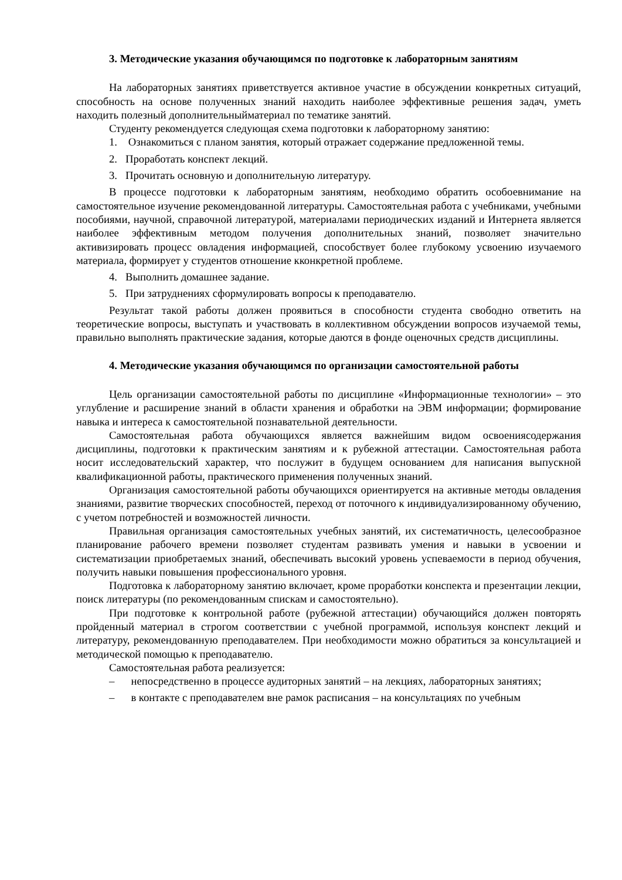3. Методические указания обучающимся по подготовке к лабораторным занятиям
На лабораторных занятиях приветствуется активное участие в обсуждении конкретных ситуаций, способность на основе полученных знаний находить наиболее эффективные решения задач, уметь находить полезный дополнительныйматериал по тематике занятий.
Студенту рекомендуется следующая схема подготовки к лабораторному занятию:
1. Ознакомиться с планом занятия, который отражает содержание предложенной темы.
2. Проработать конспект лекций.
3. Прочитать основную и дополнительную литературу.
В процессе подготовки к лабораторным занятиям, необходимо обратить особоевнимание на самостоятельное изучение рекомендованной литературы. Самостоятельная работа с учебниками, учебными пособиями, научной, справочной литературой, материалами периодических изданий и Интернета является наиболее эффективным методом получения дополнительных знаний, позволяет значительно активизировать процесс овладения информацией, способствует более глубокому усвоению изучаемого материала, формирует у студентов отношение кконкретной проблеме.
4. Выполнить домашнее задание.
5. При затруднениях сформулировать вопросы к преподавателю.
Результат такой работы должен проявиться в способности студента свободно ответить на теоретические вопросы, выступать и участвовать в коллективном обсуждении вопросов изучаемой темы, правильно выполнять практические задания, которые даются в фонде оценочных средств дисциплины.
4. Методические указания обучающимся по организации самостоятельной работы
Цель организации самостоятельной работы по дисциплине «Информационные технологии» – это углубление и расширение знаний в области хранения и обработки на ЭВМ информации; формирование навыка и интереса к самостоятельной познавательной деятельности.
Самостоятельная работа обучающихся является важнейшим видом освоениясодержания дисциплины, подготовки к практическим занятиям и к рубежной аттестации. Самостоятельная работа носит исследовательский характер, что послужит в будущем основанием для написания выпускной квалификационной работы, практического применения полученных знаний.
Организация самостоятельной работы обучающихся ориентируется на активные методы овладения знаниями, развитие творческих способностей, переход от поточного к индивидуализированному обучению, с учетом потребностей и возможностей личности.
Правильная организация самостоятельных учебных занятий, их систематичность, целесообразное планирование рабочего времени позволяет студентам развивать умения и навыки в усвоении и систематизации приобретаемых знаний, обеспечивать высокий уровень успеваемости в период обучения, получить навыки повышения профессионального уровня.
Подготовка к лабораторному занятию включает, кроме проработки конспекта и презентации лекции, поиск литературы (по рекомендованным спискам и самостоятельно).
При подготовке к контрольной работе (рубежной аттестации) обучающийся должен повторять пройденный материал в строгом соответствии с учебной программой, используя конспект лекций и литературу, рекомендованную преподавателем. При необходимости можно обратиться за консультацией и методической помощью к преподавателю.
Самостоятельная работа реализуется:
– непосредственно в процессе аудиторных занятий – на лекциях, лабораторных занятиях;
– в контакте с преподавателем вне рамок расписания – на консультациях по учебным